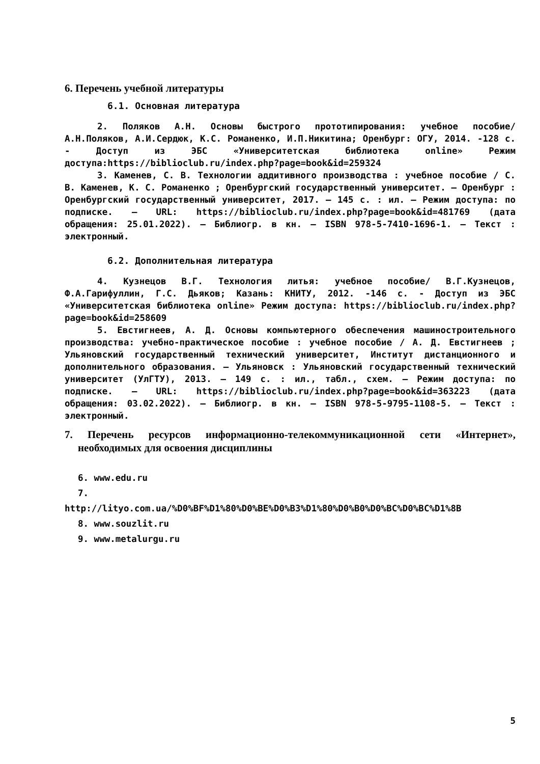6. Перечень учебной литературы
6.1. Основная литература
2. Поляков А.Н. Основы быстрого прототипирования: учебное пособие/ А.Н.Поляков, А.И.Сердюк, К.С. Романенко, И.П.Никитина; Оренбург: ОГУ, 2014. -128 с. - Доступ из ЭБС «Университетская библиотека online» Режим доступа:https://biblioclub.ru/index.php?page=book&id=259324
3. Каменев, С. В. Технологии аддитивного производства : учебное пособие / С. В. Каменев, К. С. Романенко ; Оренбургский государственный университет. – Оренбург : Оренбургский государственный университет, 2017. – 145 с. : ил. – Режим доступа: по подписке. – URL: https://biblioclub.ru/index.php?page=book&id=481769 (дата обращения: 25.01.2022). – Библиогр. в кн. – ISBN 978-5-7410-1696-1. – Текст : электронный.
6.2. Дополнительная литература
4. Кузнецов В.Г. Технология литья: учебное пособие/ В.Г.Кузнецов, Ф.А.Гарифуллин, Г.С. Дьяков; Казань: КНИТУ, 2012. -146 с. - Доступ из ЭБС «Университетская библиотека online» Режим доступа: https://biblioclub.ru/index.php?page=book&id=258609
5. Евстигнеев, А. Д. Основы компьютерного обеспечения машиностроительного производства: учебно-практическое пособие : учебное пособие / А. Д. Евстигнеев ; Ульяновский государственный технический университет, Институт дистанционного и дополнительного образования. – Ульяновск : Ульяновский государственный технический университет (УлГТУ), 2013. – 149 с. : ил., табл., схем. – Режим доступа: по подписке. – URL: https://biblioclub.ru/index.php?page=book&id=363223 (дата обращения: 03.02.2022). – Библиогр. в кн. – ISBN 978-5-9795-1108-5. – Текст : электронный.
7. Перечень ресурсов информационно-телекоммуникационной сети «Интернет», необходимых для освоения дисциплины
6. www.edu.ru
7.
http://lityo.com.ua/%D0%BF%D1%80%D0%BE%D0%B3%D1%80%D0%B0%D0%BC%D0%BC%D1%8B
8. www.souzlit.ru
9. www.metalurgu.ru
5